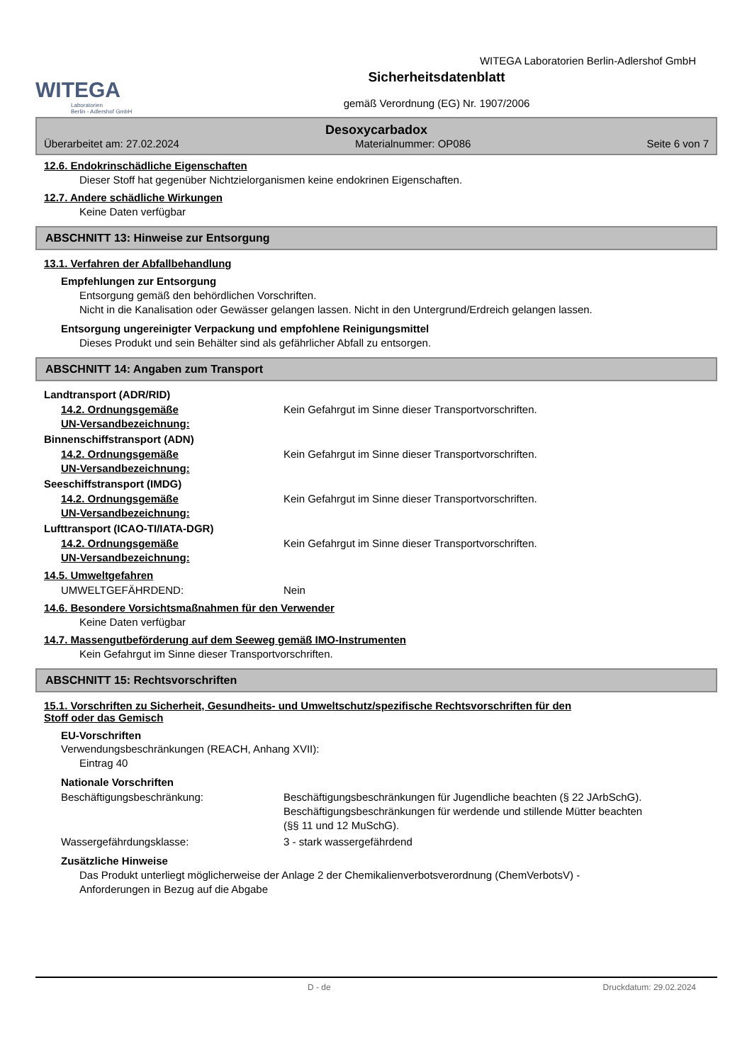WITEGA
Laboratorien
Berlin - Adlershof GmbH
Sicherheitsdatenblatt
gemäß Verordnung (EG) Nr. 1907/2006
WITEGA Laboratorien Berlin-Adlershof GmbH
Desoxycarbadox
Überarbeitet am: 27.02.2024 Materialnummer: OP086 Seite 6 von 7
12.6. Endokrinschädliche Eigenschaften
Dieser Stoff hat gegenüber Nichtzielorganismen keine endokrinen Eigenschaften.
12.7. Andere schädliche Wirkungen
Keine Daten verfügbar
ABSCHNITT 13: Hinweise zur Entsorgung
13.1. Verfahren der Abfallbehandlung
Empfehlungen zur Entsorgung
Entsorgung gemäß den behördlichen Vorschriften.
Nicht in die Kanalisation oder Gewässer gelangen lassen. Nicht in den Untergrund/Erdreich gelangen lassen.
Entsorgung ungereinigter Verpackung und empfohlene Reinigungsmittel
Dieses Produkt und sein Behälter sind als gefährlicher Abfall zu entsorgen.
ABSCHNITT 14: Angaben zum Transport
Landtransport (ADR/RID)
14.2. Ordnungsgemäße
UN-Versandbezeichnung: Kein Gefahrgut im Sinne dieser Transportvorschriften.
Binnenschiffstransport (ADN)
14.2. Ordnungsgemäße
UN-Versandbezeichnung: Kein Gefahrgut im Sinne dieser Transportvorschriften.
Seeschiffstransport (IMDG)
14.2. Ordnungsgemäße
UN-Versandbezeichnung: Kein Gefahrgut im Sinne dieser Transportvorschriften.
Lufttransport (ICAO-TI/IATA-DGR)
14.2. Ordnungsgemäße
UN-Versandbezeichnung: Kein Gefahrgut im Sinne dieser Transportvorschriften.
14.5. Umweltgefahren
UMWELTGEFÄHRDEND: Nein
14.6. Besondere Vorsichtsmaßnahmen für den Verwender
Keine Daten verfügbar
14.7. Massengutbeförderung auf dem Seeweg gemäß IMO-Instrumenten
Kein Gefahrgut im Sinne dieser Transportvorschriften.
ABSCHNITT 15: Rechtsvorschriften
15.1. Vorschriften zu Sicherheit, Gesundheits- und Umweltschutz/spezifische Rechtsvorschriften für den
Stoff oder das Gemisch
EU-Vorschriften
Verwendungsbeschränkungen (REACH, Anhang XVII):
Eintrag 40
Nationale Vorschriften
Beschäftigungsbeschränkung: Beschäftigungsbeschränkungen für Jugendliche beachten (§ 22 JArbSchG). Beschäftigungsbeschränkungen für werdende und stillende Mütter beachten (§§ 11 und 12 MuSchG).
Wassergefährdungsklasse: 3 - stark wassergefährdend
Zusätzliche Hinweise
Das Produkt unterliegt möglicherweise der Anlage 2 der Chemikalienverbotsverordnung (ChemVerbotsV) -
Anforderungen in Bezug auf die Abgabe
D - de Druckdatum: 29.02.2024